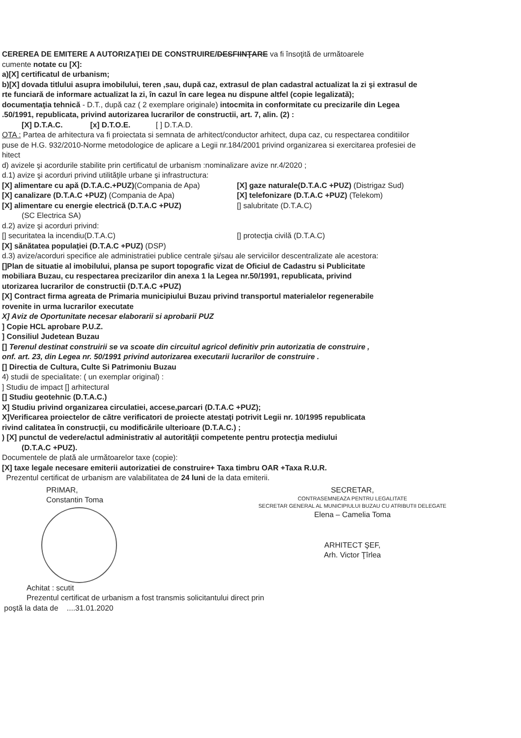CEREREA DE EMITERE A AUTORIZAŢIEI DE CONSTRUIRE/DESFIINŢARE va fi însoţită de următoarele
cumente notate cu [X]:
a)[X] certificatul de urbanism;
b)[X] dovada titlului asupra imobilului, teren ,sau, după caz, extrasul de plan cadastral actualizat la zi şi extrasul de
rte funciară de informare actualizat la zi, în cazul în care legea nu dispune altfel (copie legalizată);
documentaţia tehnică - D.T., după caz ( 2 exemplare originale) intocmita in conformitate cu precizarile din Legea
.50/1991, republicata, privind autorizarea lucrarilor de constructii, art. 7, alin. (2) :
[X] D.T.A.C. [x] D.T.O.E. [ ] D.T.A.D.
OTA : Partea de arhitectura va fi proiectata si semnata de arhitect/conductor arhitect, dupa caz, cu respectarea conditiilor
puse de H.G. 932/2010-Norme metodologice de aplicare a Legii nr.184/2001 privind organizarea si exercitarea profesiei de
hitect
d) avizele şi acordurile stabilite prin certificatul de urbanism :nominalizare avize nr.4/2020 ;
d.1) avize şi acorduri privind utilităţile urbane şi infrastructura:
[X] alimentare cu apă (D.T.A.C.+PUZ)(Compania de Apa)
[X] gaze naturale(D.T.A.C +PUZ) (Distrigaz Sud)
[X] canalizare (D.T.A.C +PUZ) (Compania de Apa)
[X] telefonizare (D.T.A.C +PUZ) (Telekom)
[X] alimentare cu energie electrică (D.T.A.C +PUZ)
[] salubritate (D.T.A.C)
(SC Electrica SA)
d.2) avize şi acorduri privind:
[] securitatea la incendiu(D.T.A.C)
[] protecţia civilă (D.T.A.C)
[X] sănătatea populaţiei (D.T.A.C +PUZ) (DSP)
d.3) avize/acorduri specifice ale administratiei publice centrale şi/sau ale serviciilor descentralizate ale acestora:
[]Plan de situatie al imobilului, plansa pe suport topografic vizat de Oficiul de Cadastru si Publicitate
mobiliara Buzau, cu respectarea precizarilor din anexa 1 la Legea nr.50/1991, republicata, privind
utorizarea lucrarilor de constructii (D.T.A.C +PUZ)
[X] Contract firma agreata de Primaria municipiului Buzau privind transportul materialelor regenerabile
rovenite in urma lucrarilor executate
X] Aviz de Oportunitate necesar elaborarii si aprobarii PUZ
] Copie HCL aprobare P.U.Z.
] Consiliul Judetean Buzau
[] Terenul destinat construirii se va scoate din circuitul agricol definitiv prin autorizatia de construire ,
onf. art. 23, din Legea nr. 50/1991 privind autorizarea executarii lucrarilor de construire .
[] Directia de Cultura, Culte Si Patrimoniu Buzau
4) studii de specialitate: ( un exemplar original) :
] Studiu de impact [] arhitectural
[] Studiu geotehnic (D.T.A.C.)
X] Studiu privind organizarea circulatiei, accese,parcari (D.T.A.C +PUZ);
X]Verificarea proiectelor de către verificatori de proiecte atestaţi potrivit Legii nr. 10/1995 republicata
rivind calitatea în construcţii, cu modificările ulterioare (D.T.A.C.) ;
) [X] punctul de vedere/actul administrativ al autorităţii competente pentru protecţia mediului
(D.T.A.C +PUZ).
Documentele de plată ale următoarelor taxe (copie):
[X] taxe legale necesare emiterii autorizatiei de construire+ Taxa timbru OAR +Taxa R.U.R.
Prezentul certificat de urbanism are valabilitatea de 24 luni de la data emiterii.
PRIMAR,
Constantin Toma
SECRETAR,
CONTRASEMNEAZA PENTRU LEGALITATE
SECRETAR GENERAL AL MUNICIPIULUI BUZAU CU ATRIBUTII DELEGATE
Elena – Camelia Toma
ARHITECT ŞEF,
Arh. Victor Ţîrlea
Achitat : scutit
Prezentul certificat de urbanism a fost transmis solicitantului direct prin
poştă la data de ....31.01.2020